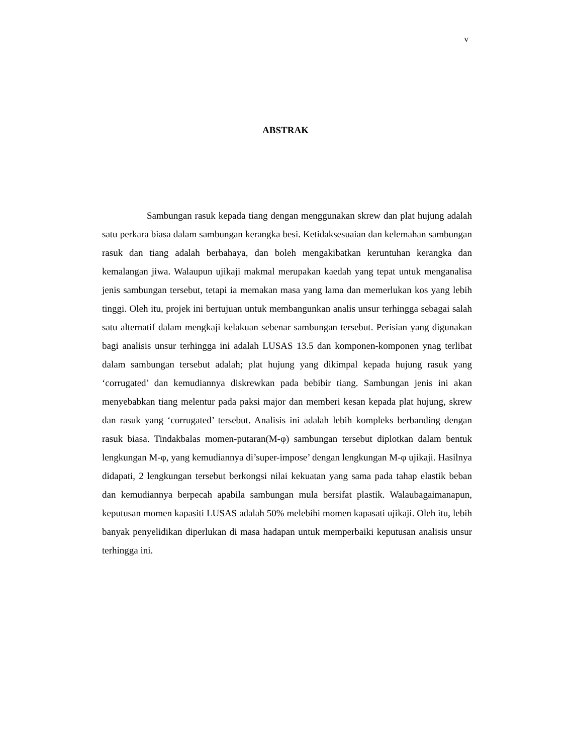v
ABSTRAK
Sambungan rasuk kepada tiang dengan menggunakan skrew dan plat hujung adalah satu perkara biasa dalam sambungan kerangka besi. Ketidaksesuaian dan kelemahan sambungan rasuk dan tiang adalah berbahaya, dan boleh mengakibatkan keruntuhan kerangka dan kemalangan jiwa. Walaupun ujikaji makmal merupakan kaedah yang tepat untuk menganalisa jenis sambungan tersebut, tetapi ia memakan masa yang lama dan memerlukan kos yang lebih tinggi. Oleh itu, projek ini bertujuan untuk membangunkan analis unsur terhingga sebagai salah satu alternatif dalam mengkaji kelakuan sebenar sambungan tersebut. Perisian yang digunakan bagi analisis unsur terhingga ini adalah LUSAS 13.5 dan komponen-komponen ynag terlibat dalam sambungan tersebut adalah; plat hujung yang dikimpal kepada hujung rasuk yang ‘corrugated’ dan kemudiannya diskrewkan pada bebibir tiang. Sambungan jenis ini akan menyebabkan tiang melentur pada paksi major dan memberi kesan kepada plat hujung, skrew dan rasuk yang ‘corrugated’ tersebut. Analisis ini adalah lebih kompleks berbanding dengan rasuk biasa. Tindakbalas momen-putaran(M-φ) sambungan tersebut diplotkan dalam bentuk lengkungan M-φ, yang kemudiannya di’super-impose’ dengan lengkungan M-φ ujikaji. Hasilnya didapati, 2 lengkungan tersebut berkongsi nilai kekuatan yang sama pada tahap elastik beban dan kemudiannya berpecah apabila sambungan mula bersifat plastik. Walaubagaimanapun, keputusan momen kapasiti LUSAS adalah 50% melebihi momen kapasati ujikaji. Oleh itu, lebih banyak penyelidikan diperlukan di masa hadapan untuk memperbaiki keputusan analisis unsur terhingga ini.